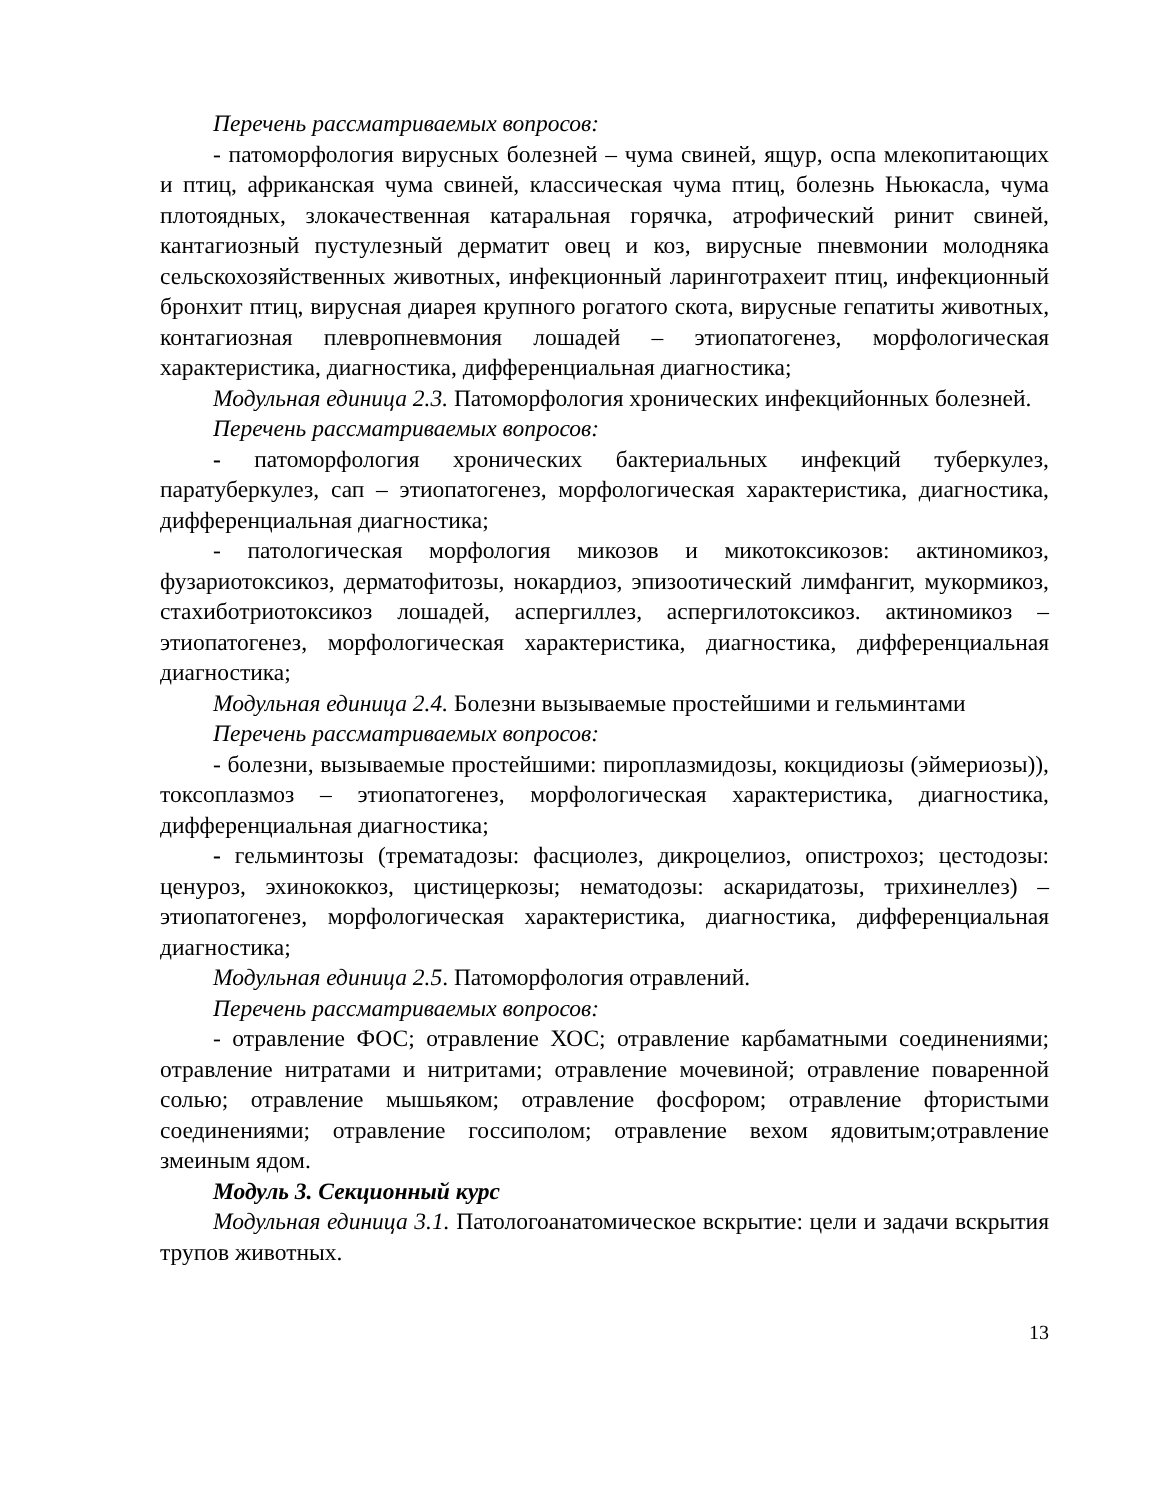Перечень рассматриваемых вопросов:
- патоморфология вирусных болезней – чума свиней, ящур, оспа млекопитающих и птиц, африканская чума свиней, классическая чума птиц, болезнь Ньюкасла, чума плотоядных, злокачественная катаральная горячка, атрофический ринит свиней, кантагиозный пустулезный дерматит овец и коз, вирусные пневмонии молодняка сельскохозяйственных животных, инфекционный ларинготрахеит птиц, инфекционный бронхит птиц, вирусная диарея крупного рогатого скота, вирусные гепатиты животных, контагиозная плевропневмония лошадей – этиопатогенез, морфологическая характеристика, диагностика, дифференциальная диагностика;
Модульная единица 2.3. Патоморфология хронических инфекцийонных болезней.
Перечень рассматриваемых вопросов:
- патоморфология хронических бактериальных инфекций туберкулез, паратуберкулез, сап – этиопатогенез, морфологическая характеристика, диагностика, дифференциальная диагностика;
- патологическая морфология микозов и микотоксикозов: актиномикоз, фузариотоксикоз, дерматофитозы, нокардиоз, эпизоотический лимфангит, мукормикоз, стахиботриотоксикоз лошадей, аспергиллез, аспергилотоксикоз. актиномикоз – этиопатогенез, морфологическая характеристика, диагностика, дифференциальная диагностика;
Модульная единица 2.4. Болезни вызываемые простейшими и гельминтами
Перечень рассматриваемых вопросов:
- болезни, вызываемые простейшими: пироплазмидозы, кокцидиозы (эймериозы)), токсоплазмоз – этиопатогенез, морфологическая характеристика, диагностика, дифференциальная диагностика;
- гельминтозы (трематадозы: фасциолез, дикроцелиоз, опистрохоз; цестодозы: ценуроз, эхинококкоз, цистицеркозы; нематодозы: аскаридатозы, трихинеллез) – этиопатогенез, морфологическая характеристика, диагностика, дифференциальная диагностика;
Модульная единица 2.5. Патоморфология отравлений.
Перечень рассматриваемых вопросов:
- отравление ФОС; отравление ХОС; отравление карбаматными соединениями; отравление нитратами и нитритами; отравление мочевиной; отравление поваренной солью; отравление мышьяком; отравление фосфором; отравление фтористыми соединениями; отравление госсиполом; отравление вехом ядовитым;отравление змеиным ядом.
Модуль 3. Секционный курс
Модульная единица 3.1. Патологоанатомическое вскрытие: цели и задачи вскрытия трупов животных.
13